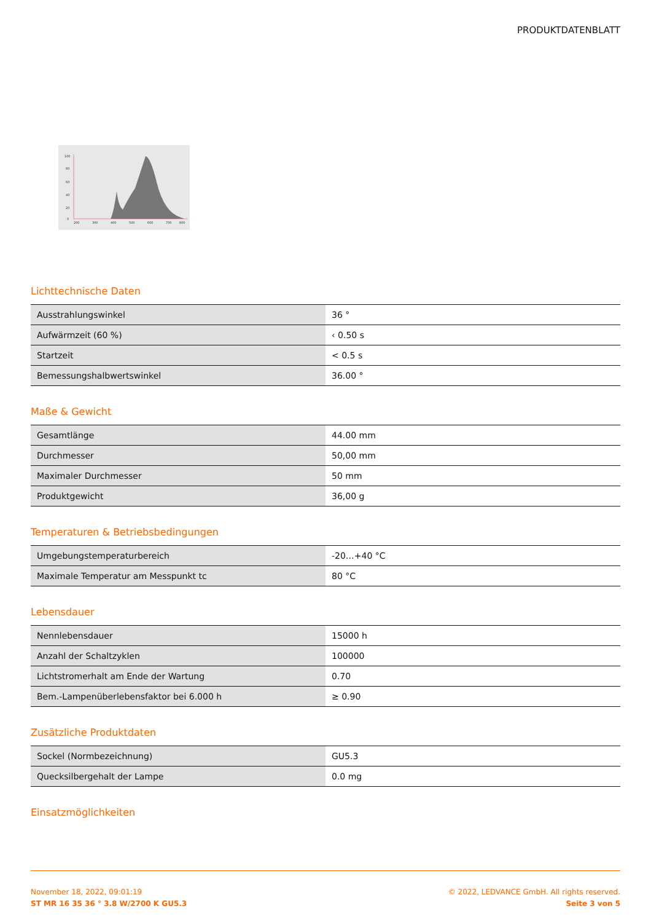PRODUKTDATENBLATT
100
80
60
40
20
0
200
300
400
500
600
700
800
Lichttechnische Daten
| Ausstrahlungswinkel | 36 ° |
| Aufwärmzeit (60 %) | ‹ 0.50 s |
| Startzeit | < 0.5 s |
| Bemessungshalbwertswinkel | 36.00 ° |
Maße & Gewicht
| Gesamtlänge | 44.00 mm |
| Durchmesser | 50,00 mm |
| Maximaler Durchmesser | 50 mm |
| Produktgewicht | 36,00 g |
Temperaturen & Betriebsbedingungen
| Umgebungstemperaturbereich | -20…+40 °C |
| Maximale Temperatur am Messpunkt tc | 80 °C |
Lebensdauer
| Nennlebensdauer | 15000 h |
| Anzahl der Schaltzyklen | 100000 |
| Lichtstromerhalt am Ende der Wartung | 0.70 |
| Bem.-Lampenüberlebensfaktor bei 6.000 h | ≥ 0.90 |
Zusätzliche Produktdaten
| Sockel (Normbezeichnung) | GU5.3 |
| Quecksilbergehalt der Lampe | 0.0 mg |
Einsatzmöglichkeiten
November 18, 2022, 09:01:19 © 2022, LEDVANCE GmbH. All rights reserved.
ST MR 16 35 36 ° 3.8 W/2700 K GU5.3 Seite 3 von 5